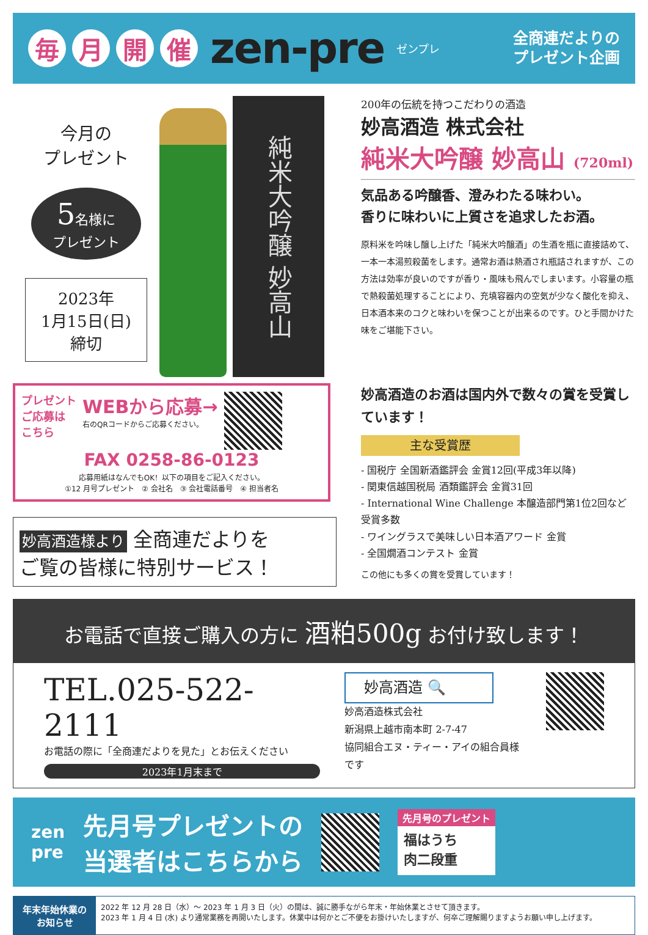毎月開催 zen-pre ゼンプレ 全商連だよりの
プレゼント企画
今月の
プレゼント
5名様に
プレゼント
2023年
1月15日(日)
締切
純米大吟醸 妙高山
200年の伝統を持つこだわりの酒造
妙高酒造 株式会社
純米大吟醸 妙高山 (720ml)
気品ある吟醸香、澄みわたる味わい。
香りに味わいに上質さを追求したお酒。
原料米を吟味し醸し上げた「純米大吟醸酒」の生酒を瓶に直接詰めて、一本一本湯煎殺菌をします。通常お酒は熱酒され瓶詰されますが、この方法は効率が良いのですが香り・風味も飛んでしまいます。小容量の瓶で熱殺菌処理することにより、充填容器内の空気が少なく酸化を抑え、日本酒本来のコクと味わいを保つことが出来るのです。ひと手間かけた味をご堪能下さい。
プレゼント
ご応募は
こちら
WEBから応募→
右のQRコードからご応募ください。
FAX 0258-86-0123
応募用紙はなんでもOK！以下の項目をご記入ください。
①12 月号プレゼント　② 会社名　③ 会社電話番号　④ 担当者名
妙高酒造様より 全商連だよりを
ご覧の皆様に特別サービス！
妙高酒造のお酒は国内外で数々の賞を受賞しています！
主な受賞歴
- 国税庁 全国新酒鑑評会 金賞12回(平成3年以降)
- 関東信越国税局 酒類鑑評会 金賞31回
- International Wine Challenge 本醸造部門第1位2回など受賞多数
- ワイングラスで美味しい日本酒アワード 金賞
- 全国燗酒コンテスト 金賞
この他にも多くの賞を受賞しています！
お電話で直接ご購入の方に 酒粕500g お付け致します！
TEL.025-522-2111
お電話の際に「全商連だよりを見た」とお伝えください
2023年1月末まで
妙高酒造 🔍
妙高酒造株式会社
新潟県上越市南本町 2-7-47
協同組合エヌ・ティー・アイの組合員様です
zen
pre 先月号プレゼントの
当選者はこちらから
先月号のプレゼント
福はうち
肉二段重
年末年始休業の
お知らせ
2022 年 12 月 28 日（水）～ 2023 年 1 月 3 日（火）の間は、誠に勝手ながら年末・年始休業とさせて頂きます。
2023 年 1 月 4 日 (水) より通常業務を再開いたします。休業中は何かとご不便をお掛けいたしますが、何卒ご理解賜りますようお願い申し上げます。